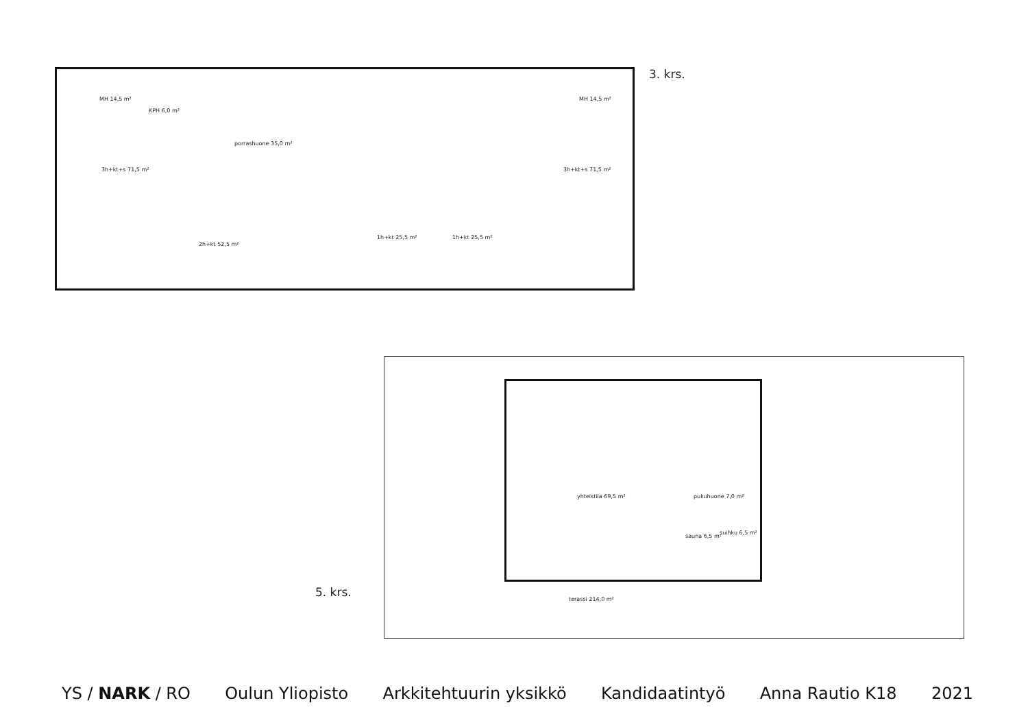MH 14,5 m²
KPH 6,0 m²
porrashuone 35,0 m²
3h+kt+s 71,5 m²
2h+kt 52,5 m²
1h+kt 25,5 m² 1h+kt 25,5 m²
3h+kt+s 71,5 m²
MH 14,5 m²
yhteistila 69,5 m² pukuhuone 7,0 m²
sauna 6,5 m²
suihku 6,5 m²
terassi 214,0 m²
3. krs.
5. krs.
YS / NARK / RO Oulun Yliopisto Arkkitehtuurin yksikkö Kandidaatintyö Anna Rautio K18 2021